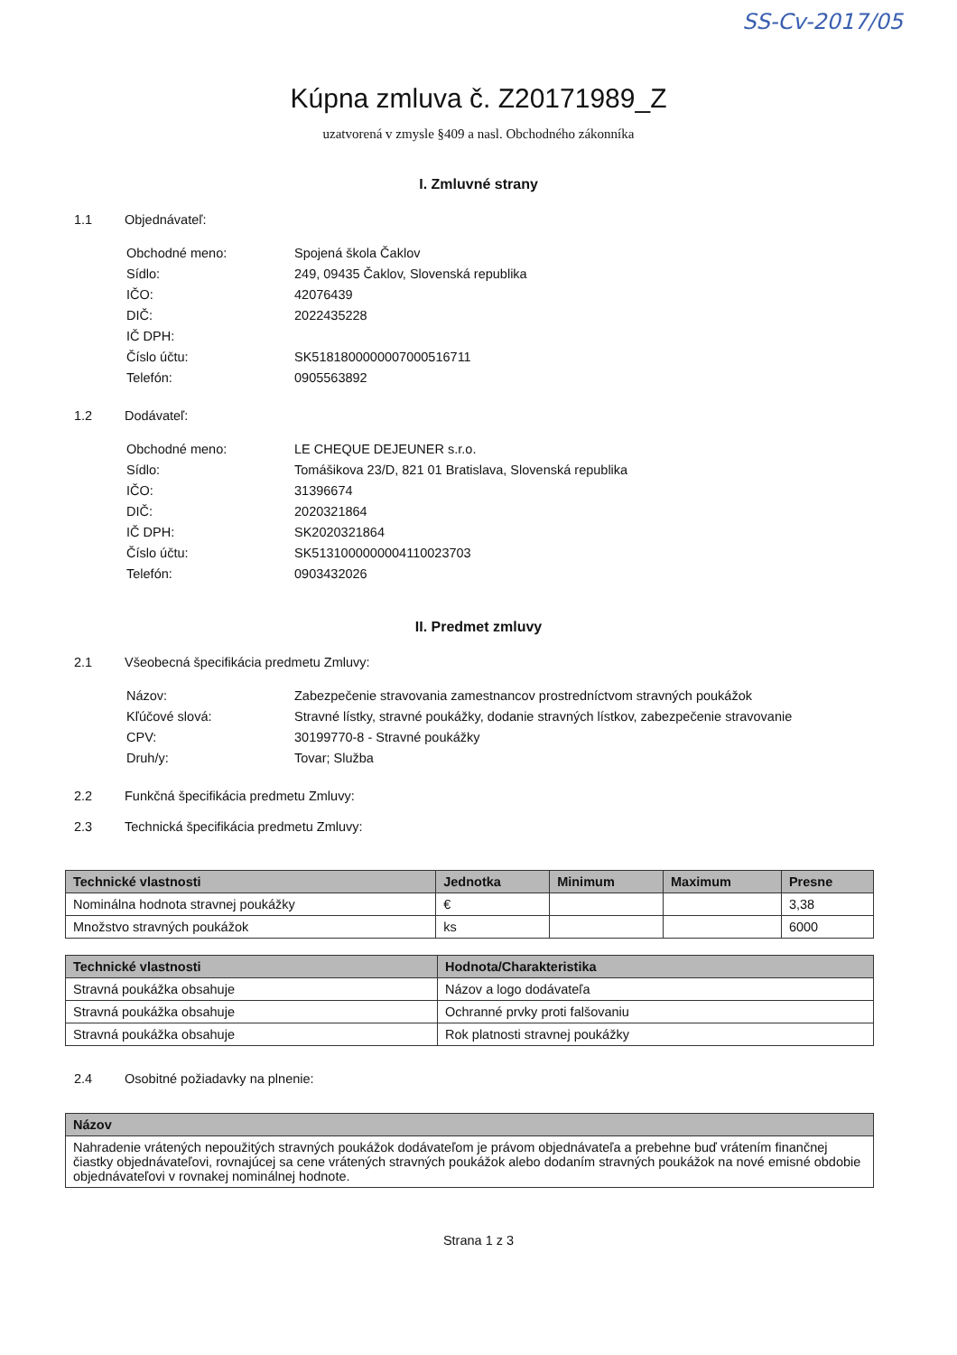SS-Cv-2017/05
Kúpna zmluva č. Z20171989_Z
uzatvorená v zmysle §409 a nasl. Obchodného zákonníka
I. Zmluvné strany
1.1 Objednávateľ:
Obchodné meno: Spojená škola Čaklov Sídlo: 249, 09435 Čaklov, Slovenská republika IČO: 42076439 DIČ: 2022435228 IČ DPH: Číslo účtu: SK5181800000007000516711 Telefón: 0905563892
1.2 Dodávateľ:
Obchodné meno: LE CHEQUE DEJEUNER s.r.o. Sídlo: Tomášikova 23/D, 821 01 Bratislava, Slovenská republika IČO: 31396674 DIČ: 2020321864 IČ DPH: SK2020321864 Číslo účtu: SK5131000000004110023703 Telefón: 0903432026
II. Predmet zmluvy
2.1 Všeobecná špecifikácia predmetu Zmluvy:
Názov: Zabezpečenie stravovania zamestnancov prostredníctvom stravných poukážok Kľúčové slová: Stravné lístky, stravné poukážky, dodanie stravných lístkov, zabezpečenie stravovanie CPV: 30199770-8 - Stravné poukážky Druh/y: Tovar; Služba
2.2 Funkčná špecifikácia predmetu Zmluvy:
2.3 Technická špecifikácia predmetu Zmluvy:
| Technické vlastnosti | Jednotka | Minimum | Maximum | Presne |
| --- | --- | --- | --- | --- |
| Nominálna hodnota stravnej poukážky | € | | | 3,38 |
| Množstvo stravných poukážok | ks | | | 6000 |
| Technické vlastnosti | Hodnota/Charakteristika |
| --- | --- |
| Stravná poukážka obsahuje | Názov a logo dodávateľa |
| Stravná poukážka obsahuje | Ochranné prvky proti falšovaniu |
| Stravná poukážka obsahuje | Rok platnosti stravnej poukážky |
2.4 Osobitné požiadavky na plnenie:
| Názov |
| --- |
| Nahradenie vrátených nepoužitých stravných poukážok dodávateľom je právom objednávateľa a prebehne buď vrátením finančnej čiastky objednávateľovi, rovnajúcej sa cene vrátených stravných poukážok alebo dodaním stravných poukážok na nové emisné obdobie objednávateľovi v rovnakej nominálnej hodnote. |
Strana 1 z 3